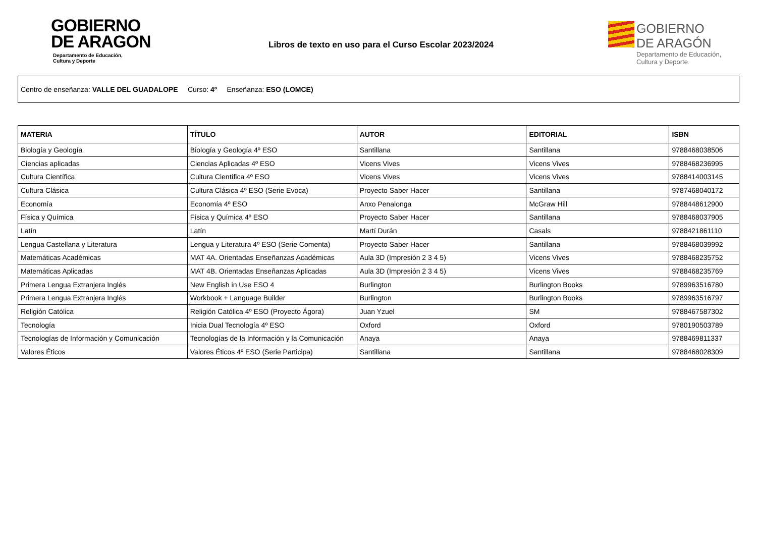GOBIERNO
DE ARAGON
Departamento de Educación,
Cultura y Deporte
Libros de texto en uso para el Curso Escolar 2023/2024
GOBIERNO
DE ARAGÓN
Departamento de Educación,
Cultura y Deporte
Centro de enseñanza: VALLE DEL GUADALOPE Curso: 4º Enseñanza: ESO (LOMCE)
| MATERIA | TÍTULO | AUTOR | EDITORIAL | ISBN |
| --- | --- | --- | --- | --- |
| Biología y Geología | Biología y Geología 4º ESO | Santillana | Santillana | 9788468038506 |
| Ciencias aplicadas | Ciencias Aplicadas 4º ESO | Vicens Vives | Vicens Vives | 9788468236995 |
| Cultura Científica | Cultura Científica 4º ESO | Vicens Vives | Vicens Vives | 9788414003145 |
| Cultura Clásica | Cultura Clásica 4º ESO (Serie Evoca) | Proyecto Saber Hacer | Santillana | 9787468040172 |
| Economía | Economía 4º ESO | Anxo Penalonga | McGraw Hill | 9788448612900 |
| Física y Química | Física y Química 4º ESO | Proyecto Saber Hacer | Santillana | 9788468037905 |
| Latín | Latín | Martí Durán | Casals | 9788421861110 |
| Lengua Castellana y Literatura | Lengua y Literatura 4º ESO (Serie Comenta) | Proyecto Saber Hacer | Santillana | 9788468039992 |
| Matemáticas Académicas | MAT 4A. Orientadas Enseñanzas Académicas | Aula 3D (Impresión 2 3 4 5) | Vicens Vives | 9788468235752 |
| Matemáticas Aplicadas | MAT 4B. Orientadas Enseñanzas Aplicadas | Aula 3D (Impresión 2 3 4 5) | Vicens Vives | 9788468235769 |
| Primera Lengua Extranjera Inglés | New English in Use ESO 4 | Burlington | Burlington Books | 9789963516780 |
| Primera Lengua Extranjera Inglés | Workbook + Language Builder | Burlington | Burlington Books | 9789963516797 |
| Religión Católica | Religión Católica 4º ESO (Proyecto Ágora) | Juan Yzuel | SM | 9788467587302 |
| Tecnología | Inicia Dual Tecnología 4º ESO | Oxford | Oxford | 9780190503789 |
| Tecnologías de Información y Comunicación | Tecnologías de la Información y la Comunicación | Anaya | Anaya | 9788469811337 |
| Valores Éticos | Valores Éticos 4º ESO (Serie Participa) | Santillana | Santillana | 9788468028309 |